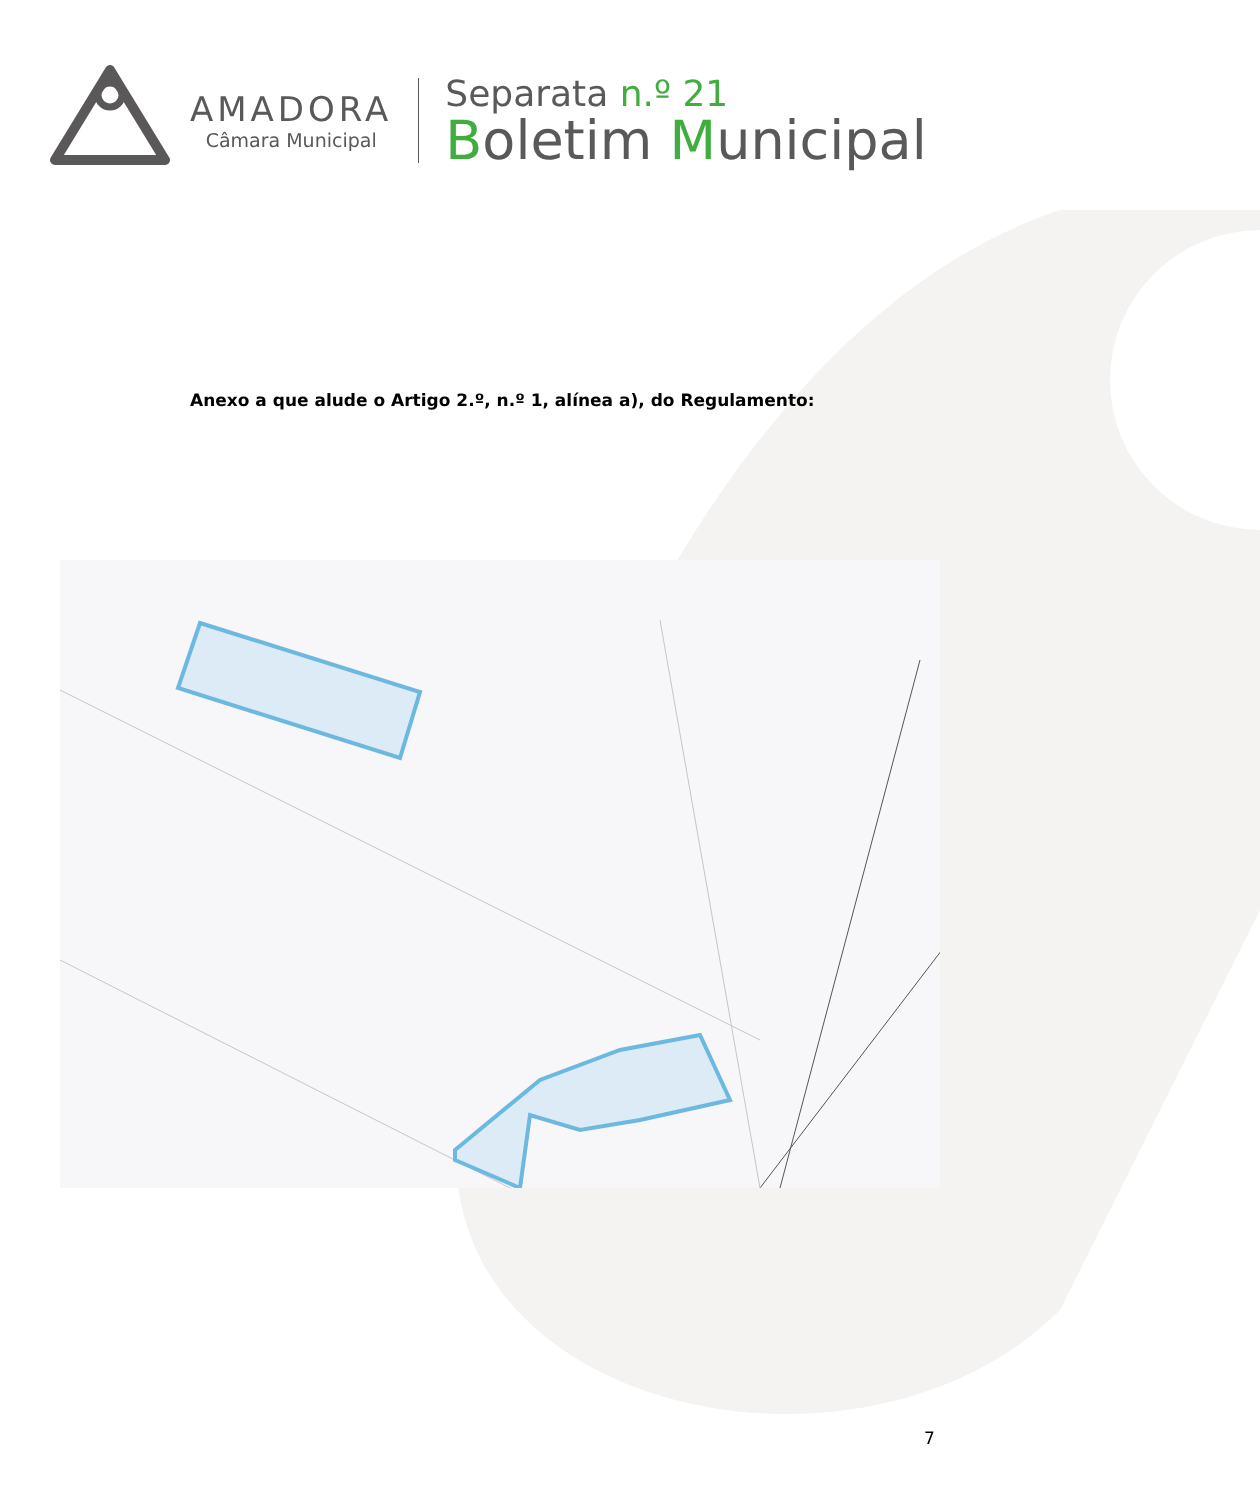AMADORA
Câmara Municipal
Separata n.º 21
Boletim Municipal
Anexo a que alude o Artigo 2.º, n.º 1, alínea a), do Regulamento:
7